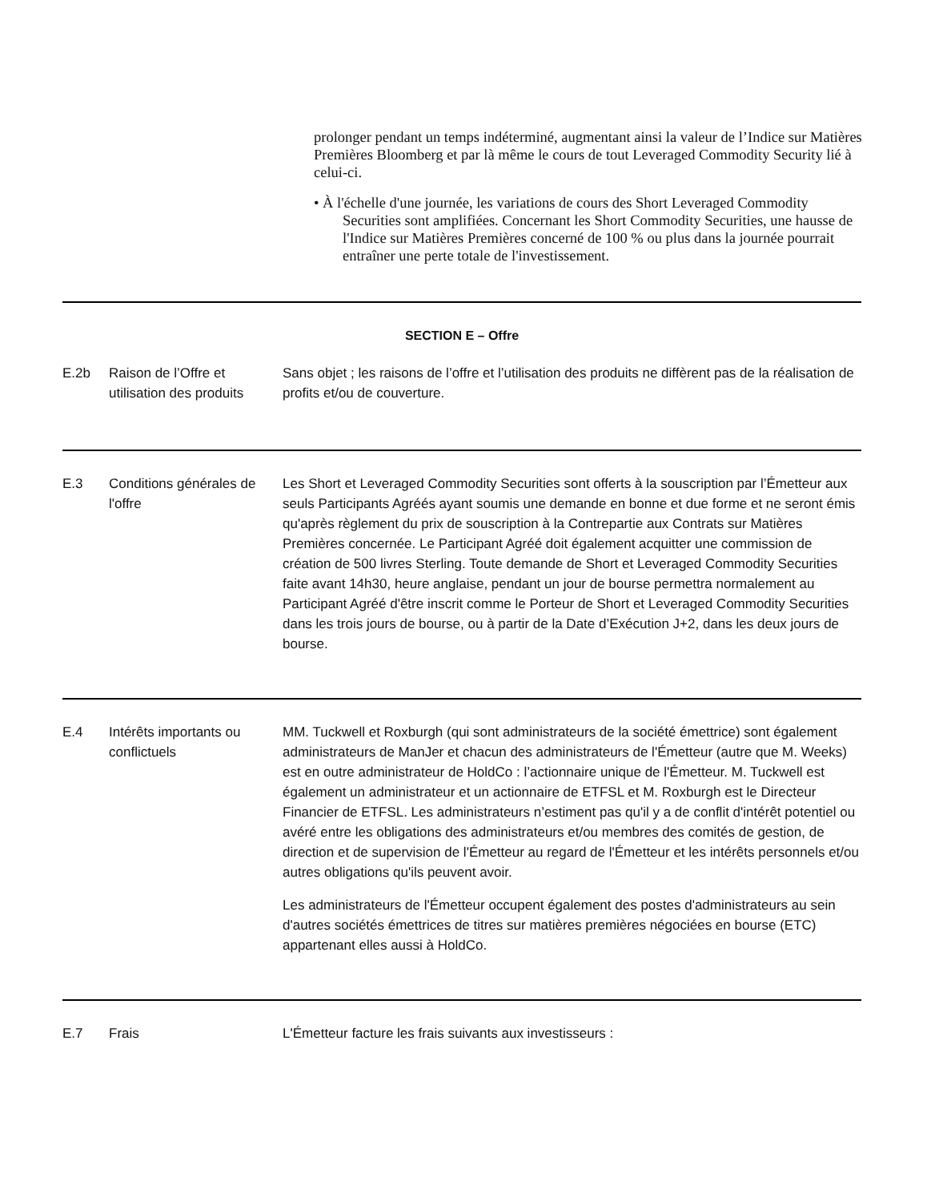prolonger pendant un temps indéterminé, augmentant ainsi la valeur de l’Indice sur Matières Premières Bloomberg et par là même le cours de tout Leveraged Commodity Security lié à celui-ci.
• À l'échelle d'une journée, les variations de cours des Short Leveraged Commodity Securities sont amplifiées. Concernant les Short Commodity Securities, une hausse de l'Indice sur Matières Premières concerné de 100 % ou plus dans la journée pourrait entraîner une perte totale de l'investissement.
| SECTION E – Offre | | |
| E.2b | Raison de l’Offre et utilisation des produits | Sans objet ; les raisons de l’offre et l’utilisation des produits ne diffèrent pas de la réalisation de profits et/ou de couverture. |
| E.3 | Conditions générales de l'offre | Les Short et Leveraged Commodity Securities sont offerts à la souscription par l’Émetteur aux seuls Participants Agréés ayant soumis une demande en bonne et due forme et ne seront émis qu'après règlement du prix de souscription à la Contrepartie aux Contrats sur Matières Premières concernée. Le Participant Agréé doit également acquitter une commission de création de 500 livres Sterling. Toute demande de Short et Leveraged Commodity Securities faite avant 14h30, heure anglaise, pendant un jour de bourse permettra normalement au Participant Agréé d'être inscrit comme le Porteur de Short et Leveraged Commodity Securities dans les trois jours de bourse, ou à partir de la Date d’Exécution J+2, dans les deux jours de bourse. |
| E.4 | Intérêts importants ou conflictuels | MM. Tuckwell et Roxburgh (qui sont administrateurs de la société émettrice) sont également administrateurs de ManJer et chacun des administrateurs de l'Émetteur (autre que M. Weeks) est en outre administrateur de HoldCo : l’actionnaire unique de l'Émetteur. M. Tuckwell est également un administrateur et un actionnaire de ETFSL et M. Roxburgh est le Directeur Financier de ETFSL. Les administrateurs n’estiment pas qu'il y a de conflit d'intérêt potentiel ou avéré entre les obligations des administrateurs et/ou membres des comités de gestion, de direction et de supervision de l'Émetteur au regard de l'Émetteur et les intérêts personnels et/ou autres obligations qu'ils peuvent avoir. Les administrateurs de l'Émetteur occupent également des postes d'administrateurs au sein d'autres sociétés émettrices de titres sur matières premières négociées en bourse (ETC) appartenant elles aussi à HoldCo. |
| E.7 | Frais | L'Émetteur facture les frais suivants aux investisseurs : |